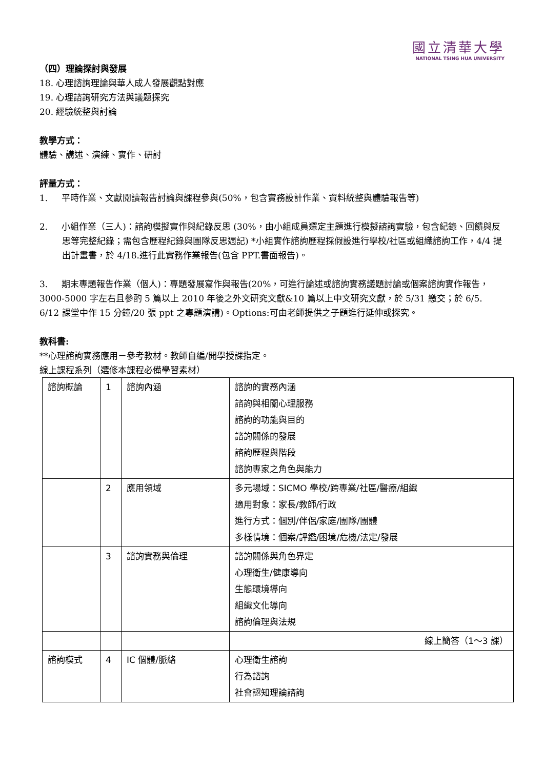國立清華大學
NATIONAL TSING HUA UNIVERSITY
（四）理論探討與發展
18. 心理諮詢理論與華人成人發展觀點對應
19. 心理諮詢研究方法與議題探究
20. 經驗統整與討論
教學方式：
體驗、講述、演練、實作、研討
評量方式：
1. 平時作業、文獻閱讀報告討論與課程參與(50%，包含實務設計作業、資料統整與體驗報告等)
2. 小組作業（三人)：諮詢模擬實作與紀錄反思 (30%，由小組成員選定主題進行模擬諮詢實驗，包含紀錄、回饋與反思等完整紀錄；需包含歷程紀錄與團隊反思週記) *小組實作諮詢歷程採假設進行學校/社區或組織諮詢工作，4/4 提出計畫書，於 4/18.進行此實務作業報告(包含 PPT.書面報告)。
3. 期末專題報告作業（個人)：專題發展寫作與報告(20%，可進行論述或諮詢實務議題討論或個案諮詢實作報告，3000-5000 字左右且參酌 5 篇以上 2010 年後之外文研究文獻&10 篇以上中文研究文獻，於 5/31 繳交；於 6/5. 6/12 課堂中作 15 分鐘/20 張 ppt 之專題演講)。Options:可由老師提供之子題進行延伸或探究。
教科書:
**心理諮詢實務應用－參考教材。教師自編/開學授課指定。
線上課程系列（選修本課程必備學習素材）
| 諮詢概論 | 1 | 諮詢內涵 | 諮詢的實務內涵 諮詢與相關心理服務 諮詢的功能與目的 諮詢關係的發展 諮詢歷程與階段 諮詢專家之角色與能力 |
| | 2 | 應用領域 | 多元場域：SICMO 學校/跨專業/社區/醫療/組織 適用對象：家長/教師/行政 進行方式：個別/伴侶/家庭/團隊/團體 多樣情境：個案/評鑑/困境/危機/法定/發展 |
| | 3 | 諮詢實務與倫理 | 諮詢關係與角色界定 心理衛生/健康導向 生態環境導向 組織文化導向 諮詢倫理與法規 |
| | | | 線上簡答（1～3 課） |
| 諮詢模式 | 4 | IC 個體/脈絡 | 心理衛生諮詢 行為諮詢 社會認知理論諮詢 |